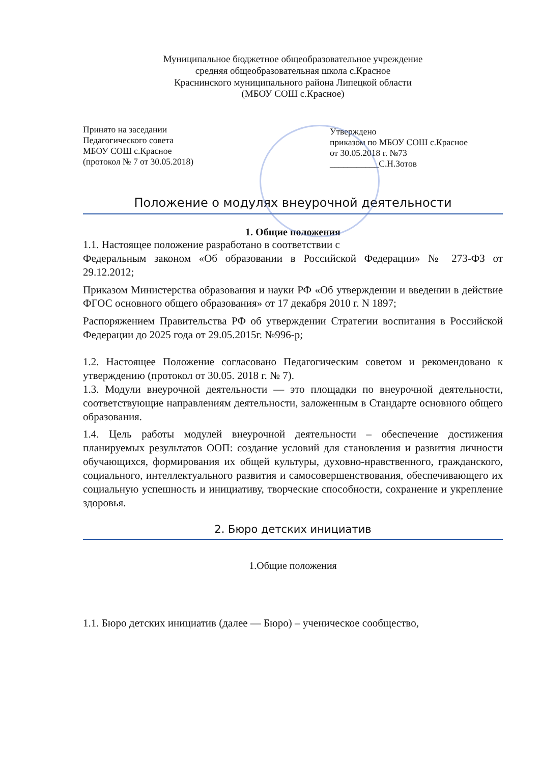Муниципальное бюджетное общеобразовательное учреждение
средняя общеобразовательная школа с.Красное
Краснинского муниципального района Липецкой области
(МБОУ СОШ с.Красное)
Принято на заседании
Педагогического совета
МБОУ СОШ с.Красное
(протокол № 7 от 30.05.2018)
Утверждено
приказом по МБОУ СОШ с.Красное
от 30.05.2018 г. №73
___________С.Н.Зотов
Положение о модулях внеурочной деятельности
1. Общие положения
1.1. Настоящее положение разработано в соответствии с
Федеральным законом «Об образовании в Российской Федерации» № 273-ФЗ от 29.12.2012;
Приказом Министерства образования и науки РФ «Об утверждении и введении в действие ФГОС основного общего образования» от 17 декабря 2010 г. N 1897;
Распоряжением Правительства РФ об утверждении Стратегии воспитания в Российской Федерации до 2025 года от 29.05.2015г. №996-р;
1.2. Настоящее Положение согласовано Педагогическим советом и рекомендовано к утверждению (протокол от 30.05. 2018 г. № 7).
1.3. Модули внеурочной деятельности — это площадки по внеурочной деятельности, соответствующие направлениям деятельности, заложенным в Стандарте основного общего образования.
1.4. Цель работы модулей внеурочной деятельности – обеспечение достижения планируемых результатов ООП: создание условий для становления и развития личности обучающихся, формирования их общей культуры, духовно-нравственного, гражданского, социального, интеллектуального развития и самосовершенствования, обеспечивающего их социальную успешность и инициативу, творческие способности, сохранение и укрепление здоровья.
2. Бюро детских инициатив
1.Общие положения
1.1. Бюро детских инициатив (далее — Бюро) – ученическое сообщество,